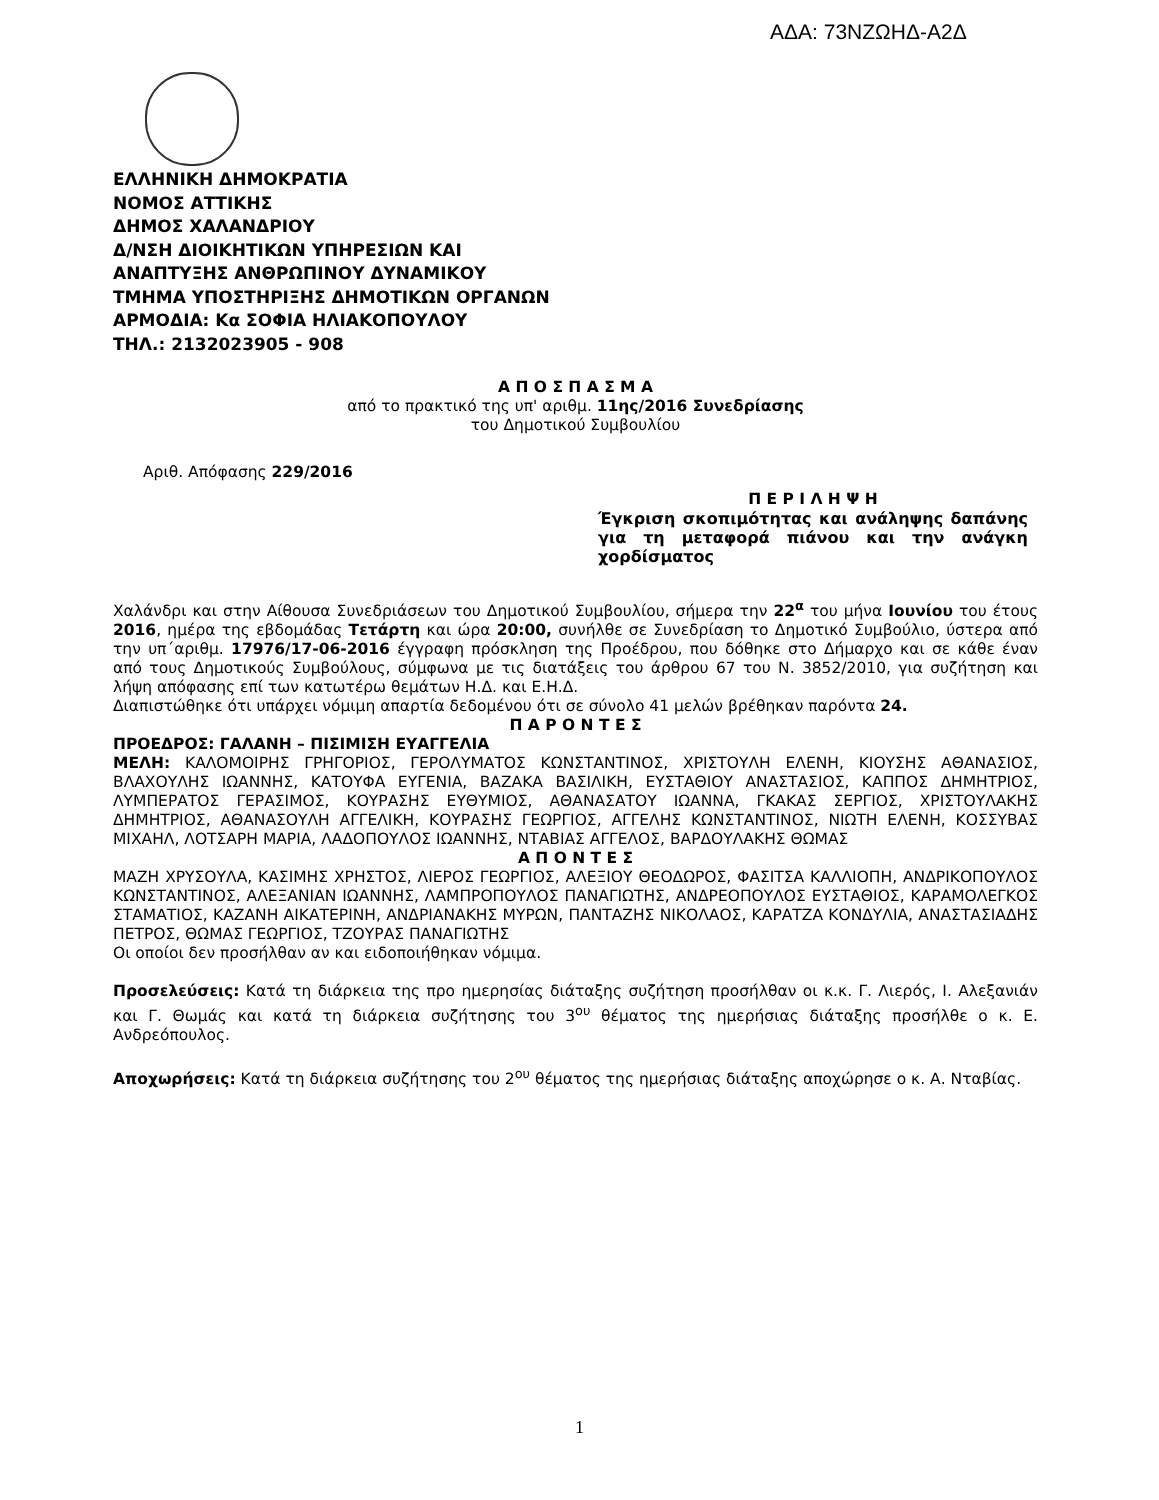ΑΔΑ: 73ΝΖΩΗΔ-Α2Δ
ΕΛΛΗΝΙΚΗ ΔΗΜΟΚΡΑΤΙΑ
ΝΟΜΟΣ ΑΤΤΙΚΗΣ
ΔΗΜΟΣ ΧΑΛΑΝΔΡΙΟΥ
Δ/ΝΣΗ ΔΙΟΙΚΗΤΙΚΩΝ ΥΠΗΡΕΣΙΩΝ ΚΑΙ
ΑΝΑΠΤΥΞΗΣ ΑΝΘΡΩΠΙΝΟΥ ΔΥΝΑΜΙΚΟΥ
ΤΜΗΜΑ ΥΠΟΣΤΗΡΙΞΗΣ ΔΗΜΟΤΙΚΩΝ ΟΡΓΑΝΩΝ
ΑΡΜΟΔΙΑ: Κα ΣΟΦΙΑ ΗΛΙΑΚΟΠΟΥΛΟΥ
ΤΗΛ.: 2132023905 - 908
Α Π Ο Σ Π Α Σ Μ Α
από το πρακτικό της υπ' αριθμ. 11ης/2016 Συνεδρίασης
του Δημοτικού Συμβουλίου
Αριθ. Απόφασης 229/2016
Π Ε Ρ Ι Λ Η Ψ Η
Έγκριση σκοπιμότητας και ανάληψης δαπάνης για τη μεταφορά πιάνου και την ανάγκη χορδίσματος
Χαλάνδρι και στην Αίθουσα Συνεδριάσεων του Δημοτικού Συμβουλίου, σήμερα την 22<sup>α</sup> του μήνα Ιουνίου του έτους 2016, ημέρα της εβδομάδας Τετάρτη και ώρα 20:00, συνήλθε σε Συνεδρίαση το Δημοτικό Συμβούλιο, ύστερα από την υπ΄αριθμ. 17976/17-06-2016 έγγραφη πρόσκληση της Προέδρου, που δόθηκε στο Δήμαρχο και σε κάθε έναν από τους Δημοτικούς Συμβούλους, σύμφωνα με τις διατάξεις του άρθρου 67 του Ν. 3852/2010, για συζήτηση και λήψη απόφασης επί των κατωτέρω θεμάτων Η.Δ. και Ε.Η.Δ.
Διαπιστώθηκε ότι υπάρχει νόμιμη απαρτία δεδομένου ότι σε σύνολο 41 μελών βρέθηκαν παρόντα 24.
Π Α Ρ Ο Ν Τ Ε Σ
ΠΡΟΕΔΡΟΣ: ΓΑΛΑΝΗ – ΠΙΣΙΜΙΣΗ ΕΥΑΓΓΕΛΙΑ
ΜΕΛΗ: ΚΑΛΟΜΟΙΡΗΣ ΓΡΗΓΟΡΙΟΣ, ΓΕΡΟΛΥΜΑΤΟΣ ΚΩΝΣΤΑΝΤΙΝΟΣ, ΧΡΙΣΤΟΥΛΗ ΕΛΕΝΗ, ΚΙΟΥΣΗΣ ΑΘΑΝΑΣΙΟΣ, ΒΛΑΧΟΥΛΗΣ ΙΩΑΝΝΗΣ, ΚΑΤΟΥΦΑ ΕΥΓΕΝΙΑ, ΒΑΖΑΚΑ ΒΑΣΙΛΙΚΗ, ΕΥΣΤΑΘΙΟΥ ΑΝΑΣΤΑΣΙΟΣ, ΚΑΠΠΟΣ ΔΗΜΗΤΡΙΟΣ, ΛΥΜΠΕΡΑΤΟΣ ΓΕΡΑΣΙΜΟΣ, ΚΟΥΡΑΣΗΣ ΕΥΘΥΜΙΟΣ, ΑΘΑΝΑΣΑΤΟΥ ΙΩΑΝΝΑ, ΓΚΑΚΑΣ ΣΕΡΓΙΟΣ, ΧΡΙΣΤΟΥΛΑΚΗΣ ΔΗΜΗΤΡΙΟΣ, ΑΘΑΝΑΣΟΥΛΗ ΑΓΓΕΛΙΚΗ, ΚΟΥΡΑΣΗΣ ΓΕΩΡΓΙΟΣ, ΑΓΓΕΛΗΣ ΚΩΝΣΤΑΝΤΙΝΟΣ, ΝΙΩΤΗ ΕΛΕΝΗ, ΚΟΣΣΥΒΑΣ ΜΙΧΑΗΛ, ΛΟΤΣΑΡΗ ΜΑΡΙΑ, ΛΑΔΟΠΟΥΛΟΣ ΙΩΑΝΝΗΣ, ΝΤΑΒΙΑΣ ΑΓΓΕΛΟΣ, ΒΑΡΔΟΥΛΑΚΗΣ ΘΩΜΑΣ
Α Π Ο Ν Τ Ε Σ
ΜΑΖΗ ΧΡΥΣΟΥΛΑ, ΚΑΣΙΜΗΣ ΧΡΗΣΤΟΣ, ΛΙΕΡΟΣ ΓΕΩΡΓΙΟΣ, ΑΛΕΞΙΟΥ ΘΕΟΔΩΡΟΣ, ΦΑΣΙΤΣΑ ΚΑΛΛΙΟΠΗ, ΑΝΔΡΙΚΟΠΟΥΛΟΣ ΚΩΝΣΤΑΝΤΙΝΟΣ, ΑΛΕΞΑΝΙΑΝ ΙΩΑΝΝΗΣ, ΛΑΜΠΡΟΠΟΥΛΟΣ ΠΑΝΑΓΙΩΤΗΣ, ΑΝΔΡΕΟΠΟΥΛΟΣ ΕΥΣΤΑΘΙΟΣ, ΚΑΡΑΜΟΛΕΓΚΟΣ ΣΤΑΜΑΤΙΟΣ, ΚΑΖΑΝΗ ΑΙΚΑΤΕΡΙΝΗ, ΑΝΔΡΙΑΝΑΚΗΣ ΜΥΡΩΝ, ΠΑΝΤΑΖΗΣ ΝΙΚΟΛΑΟΣ, ΚΑΡΑΤΖΑ ΚΟΝΔΥΛΙΑ, ΑΝΑΣΤΑΣΙΑΔΗΣ ΠΕΤΡΟΣ, ΘΩΜΑΣ ΓΕΩΡΓΙΟΣ, ΤΖΟΥΡΑΣ ΠΑΝΑΓΙΩΤΗΣ
Οι οποίοι δεν προσήλθαν αν και ειδοποιήθηκαν νόμιμα.
Προσελεύσεις: Κατά τη διάρκεια της προ ημερησίας διάταξης συζήτηση προσήλθαν οι κ.κ. Γ. Λιερός, Ι. Αλεξανιάν και Γ. Θωμάς και κατά τη διάρκεια συζήτησης του 3<sup>ου</sup> θέματος της ημερήσιας διάταξης προσήλθε ο κ. Ε. Ανδρεόπουλος.
Αποχωρήσεις: Κατά τη διάρκεια συζήτησης του 2<sup>ου</sup> θέματος της ημερήσιας διάταξης αποχώρησε ο κ. Α. Νταβίας.
1